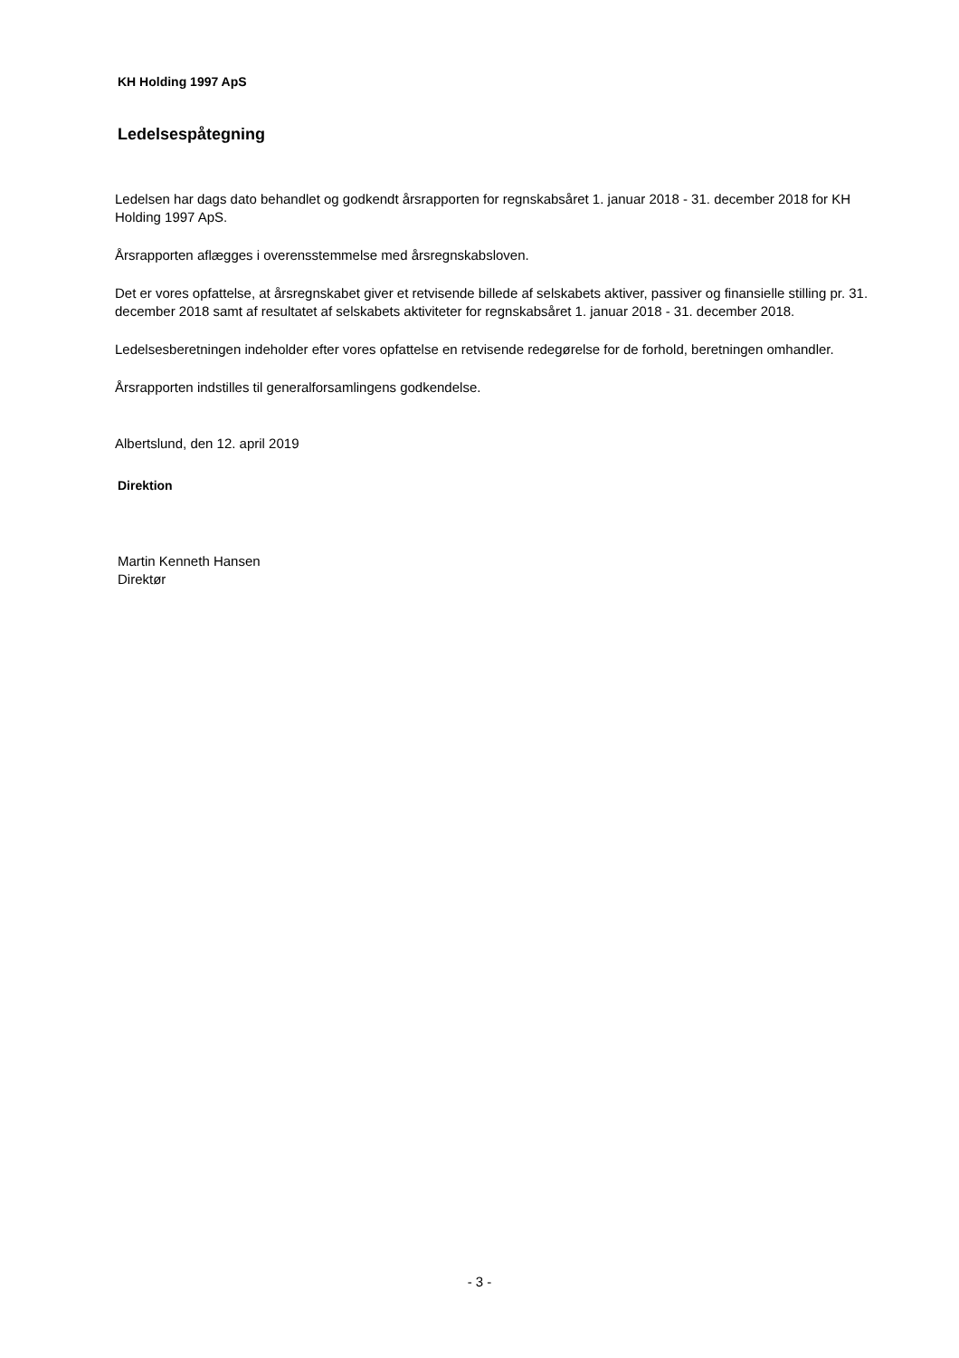KH Holding 1997 ApS
Ledelsespåtegning
Ledelsen har dags dato behandlet og godkendt årsrapporten for regnskabsåret 1. januar 2018 - 31. december 2018 for KH Holding 1997 ApS.
Årsrapporten aflægges i overensstemmelse med årsregnskabsloven.
Det er vores opfattelse, at årsregnskabet giver et retvisende billede af selskabets aktiver, passiver og finansielle stilling pr. 31. december 2018 samt af resultatet af selskabets aktiviteter for regnskabsåret 1. januar 2018 - 31. december 2018.
Ledelsesberetningen indeholder efter vores opfattelse en retvisende redegørelse for de forhold, beretningen omhandler.
Årsrapporten indstilles til generalforsamlingens godkendelse.
Albertslund, den 12. april 2019
Direktion
Martin Kenneth Hansen
Direktør
- 3 -